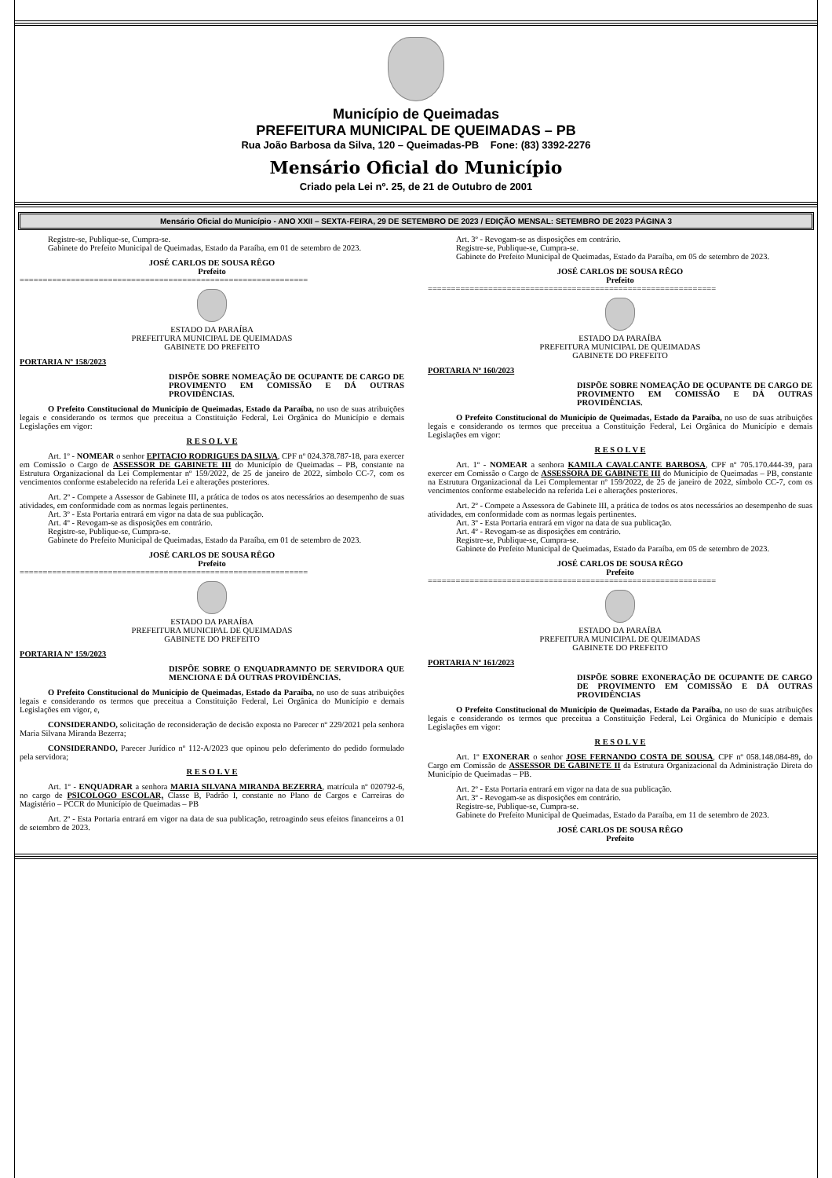Município de Queimadas
PREFEITURA MUNICIPAL DE QUEIMADAS – PB
Rua João Barbosa da Silva, 120 – Queimadas-PB Fone: (83) 3392-2276
Mensário Oficial do Município
Criado pela Lei nº. 25, de 21 de Outubro de 2001
Mensário Oficial do Município - ANO XXII – SEXTA-FEIRA, 29 DE SETEMBRO DE 2023 / EDIÇÃO MENSAL: SETEMBRO DE 2023 PÁGINA 3
Registre-se, Publique-se, Cumpra-se.
Gabinete do Prefeito Municipal de Queimadas, Estado da Paraíba, em 01 de setembro de 2023.
JOSÉ CARLOS DE SOUSA RÊGO
Prefeito
==============================================================
ESTADO DA PARAÍBA
PREFEITURA MUNICIPAL DE QUEIMADAS
GABINETE DO PREFEITO
PORTARIA Nº 158/2023
DISPÕE SOBRE NOMEAÇÃO DE OCUPANTE DE CARGO DE PROVIMENTO EM COMISSÃO E DÁ OUTRAS PROVIDÊNCIAS.
O Prefeito Constitucional do Município de Queimadas, Estado da Paraíba, no uso de suas atribuições legais e considerando os termos que preceitua a Constituição Federal, Lei Orgânica do Município e demais Legislações em vigor:
R E S O L V E
Art. 1º - NOMEAR o senhor EPITACIO RODRIGUES DA SILVA, CPF nº 024.378.787-18, para exercer em Comissão o Cargo de ASSESSOR DE GABINETE III do Município de Queimadas – PB, constante na Estrutura Organizacional da Lei Complementar nº 159/2022, de 25 de janeiro de 2022, símbolo CC-7, com os vencimentos conforme estabelecido na referida Lei e alterações posteriores.
Art. 2º - Compete a Assessor de Gabinete III, a prática de todos os atos necessários ao desempenho de suas atividades, em conformidade com as normas legais pertinentes.
Art. 3º - Esta Portaria entrará em vigor na data de sua publicação.
Art. 4º - Revogam-se as disposições em contrário.
Registre-se, Publique-se, Cumpra-se.
Gabinete do Prefeito Municipal de Queimadas, Estado da Paraíba, em 01 de setembro de 2023.
JOSÉ CARLOS DE SOUSA RÊGO
Prefeito
==============================================================
ESTADO DA PARAÍBA
PREFEITURA MUNICIPAL DE QUEIMADAS
GABINETE DO PREFEITO
PORTARIA Nº 159/2023
DISPÕE SOBRE O ENQUADRAMNTO DE SERVIDORA QUE MENCIONA E DÁ OUTRAS PROVIDÊNCIAS.
O Prefeito Constitucional do Município de Queimadas, Estado da Paraíba, no uso de suas atribuições legais e considerando os termos que preceitua a Constituição Federal, Lei Orgânica do Município e demais Legislações em vigor, e,
CONSIDERANDO, solicitação de reconsideração de decisão exposta no Parecer nº 229/2021 pela senhora Maria Silvana Miranda Bezerra;
CONSIDERANDO, Parecer Jurídico nº 112-A/2023 que opinou pelo deferimento do pedido formulado pela servidora;
R E S O L V E
Art. 1º - ENQUADRAR a senhora MARIA SILVANA MIRANDA BEZERRA, matrícula nº 020792-6, no cargo de PSICOLOGO ESCOLAR, Classe B, Padrão I, constante no Plano de Cargos e Carreiras do Magistério – PCCR do Município de Queimadas – PB
Art. 2º - Esta Portaria entrará em vigor na data de sua publicação, retroagindo seus efeitos financeiros a 01 de setembro de 2023.
Art. 3º - Revogam-se as disposições em contrário.
Registre-se, Publique-se, Cumpra-se.
Gabinete do Prefeito Municipal de Queimadas, Estado da Paraíba, em 05 de setembro de 2023.
JOSÉ CARLOS DE SOUSA RÊGO
Prefeito
==============================================================
ESTADO DA PARAÍBA
PREFEITURA MUNICIPAL DE QUEIMADAS
GABINETE DO PREFEITO
PORTARIA Nº 160/2023
DISPÕE SOBRE NOMEAÇÃO DE OCUPANTE DE CARGO DE PROVIMENTO EM COMISSÃO E DÁ OUTRAS PROVIDÊNCIAS.
O Prefeito Constitucional do Município de Queimadas, Estado da Paraíba, no uso de suas atribuições legais e considerando os termos que preceitua a Constituição Federal, Lei Orgânica do Município e demais Legislações em vigor:
R E S O L V E
Art. 1º - NOMEAR a senhora KAMILA CAVALCANTE BARBOSA, CPF nº 705.170.444-39, para exercer em Comissão o Cargo de ASSESSORA DE GABINETE III do Município de Queimadas – PB, constante na Estrutura Organizacional da Lei Complementar nº 159/2022, de 25 de janeiro de 2022, símbolo CC-7, com os vencimentos conforme estabelecido na referida Lei e alterações posteriores.
Art. 2º - Compete a Assessora de Gabinete III, a prática de todos os atos necessários ao desempenho de suas atividades, em conformidade com as normas legais pertinentes.
Art. 3º - Esta Portaria entrará em vigor na data de sua publicação.
Art. 4º - Revogam-se as disposições em contrário.
Registre-se, Publique-se, Cumpra-se.
Gabinete do Prefeito Municipal de Queimadas, Estado da Paraíba, em 05 de setembro de 2023.
JOSÉ CARLOS DE SOUSA RÊGO
Prefeito
==============================================================
ESTADO DA PARAÍBA
PREFEITURA MUNICIPAL DE QUEIMADAS
GABINETE DO PREFEITO
PORTARIA Nº 161/2023
DISPÕE SOBRE EXONERAÇÃO DE OCUPANTE DE CARGO DE PROVIMENTO EM COMISSÃO E DÁ OUTRAS PROVIDÊNCIAS
O Prefeito Constitucional do Município de Queimadas, Estado da Paraíba, no uso de suas atribuições legais e considerando os termos que preceitua a Constituição Federal, Lei Orgânica do Município e demais Legislações em vigor:
R E S O L V E
Art. 1º EXONERAR o senhor JOSE FERNANDO COSTA DE SOUSA, CPF nº 058.148.084-89, do Cargo em Comissão de ASSESSOR DE GABINETE II da Estrutura Organizacional da Administração Direta do Município de Queimadas – PB.
Art. 2º - Esta Portaria entrará em vigor na data de sua publicação.
Art. 3º - Revogam-se as disposições em contrário.
Registre-se, Publique-se, Cumpra-se.
Gabinete do Prefeito Municipal de Queimadas, Estado da Paraíba, em 11 de setembro de 2023.
JOSÉ CARLOS DE SOUSA RÊGO
Prefeito